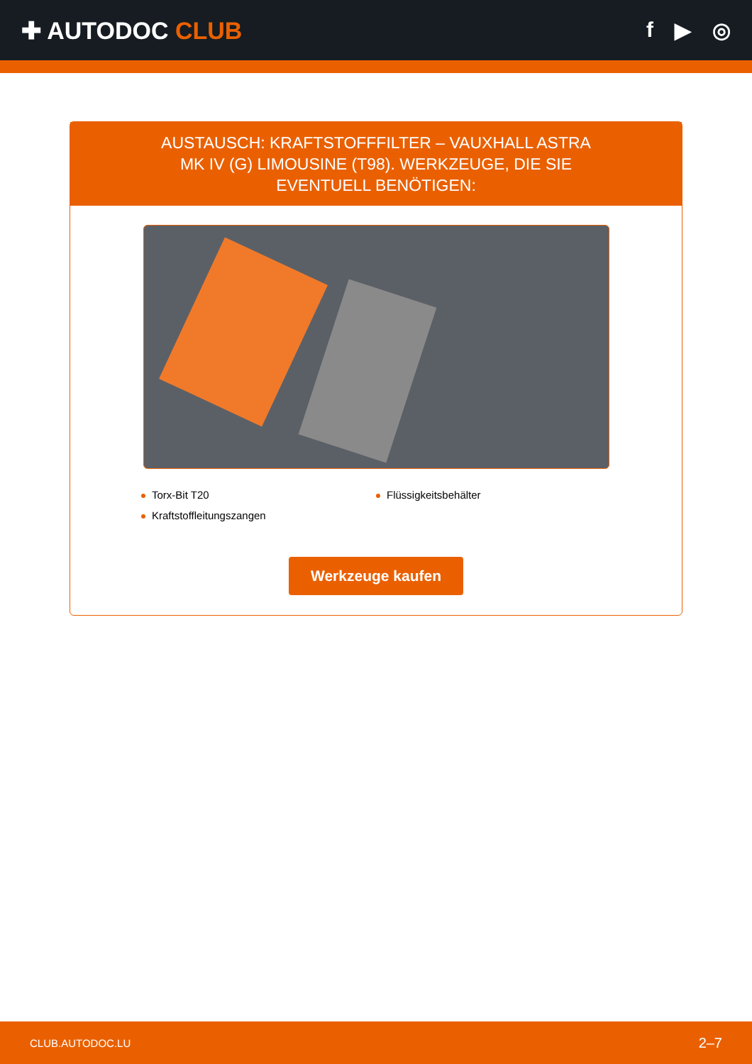✚ AUTODOC CLUB f ▶ ◎
AUSTAUSCH: KRAFTSTOFFFILTER – VAUXHALL ASTRA MK IV (G) LIMOUSINE (T98). WERKZEUGE, DIE SIE EVENTUELL BENÖTIGEN:
Torx-Bit T20
Flüssigkeitsbehälter
Kraftstoffleitungszangen
Werkzeuge kaufen
CLUB.AUTODOC.LU 2–7